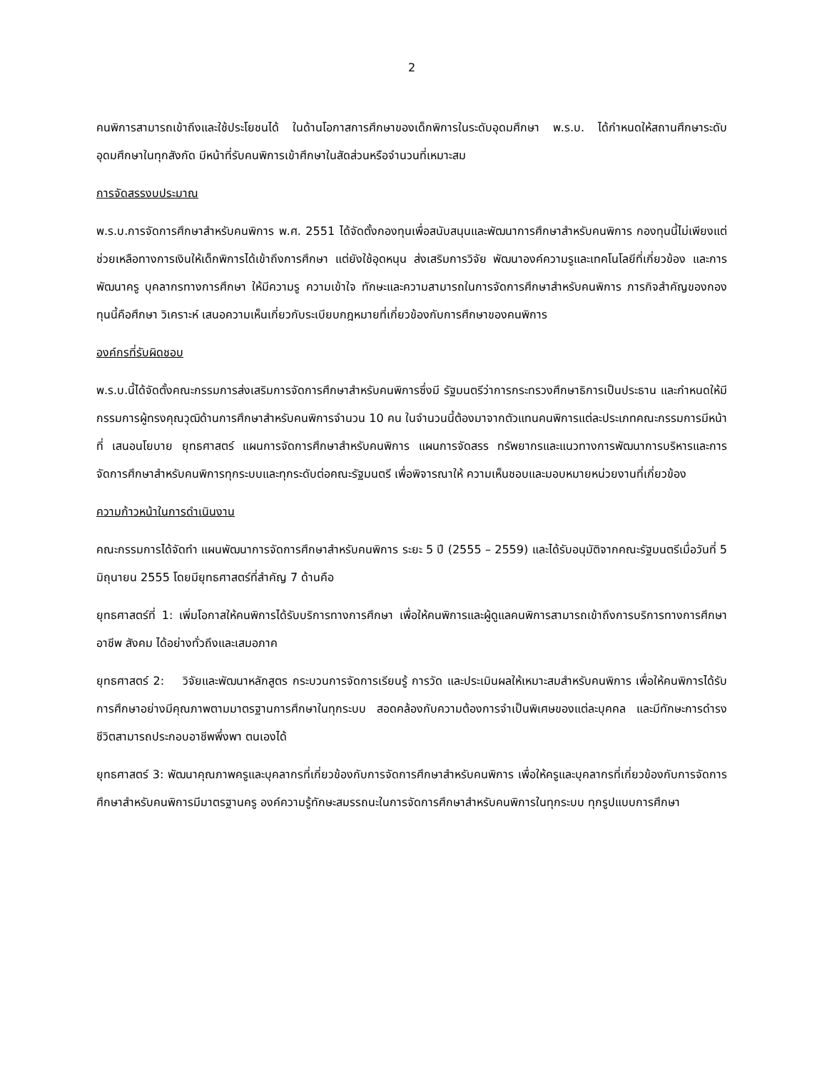2
คนพิการสามารถเข้าถึงและใช้ประโยชนได้ ในด้านโอกาสการศึกษาของเด็กพิการในระดับอุดมศึกษา พ.ร.บ. ได้กำหนดให้สถานศึกษาระดับอุดมศึกษาในทุกสังกัด มีหน้าที่รับคนพิการเข้าศึกษาในสัดส่วนหรือจำนวนที่เหมาะสม
การจัดสรรงบประมาณ
พ.ร.บ.การจัดการศึกษาสำหรับคนพิการ พ.ศ. 2551 ได้จัดตั้งกองทุนเพื่อสนับสนุนและพัฒนาการศึกษาสำหรับคนพิการ กองทุนนี้ไม่เพียงแต่ช่วยเหลือทางการเงินให้เด็กพิการได้เข้าถึงการศึกษา แต่ยังใช้อุดหนุน ส่งเสริมการวิจัย พัฒนาองค์ความรูและเทคโนโลยีที่เกี่ยวข้อง และการพัฒนาครู บุคลากรทางการศึกษา ให้มีความรู ความเข้าใจ ทักษะและความสามารถในการจัดการศึกษาสำหรับคนพิการ ภารกิจสำคัญของกองทุนนี้คือศึกษา วิเคราะห์ เสนอความเห็นเกี่ยวกับระเบียบกฎหมายที่เกี่ยวข้องกับการศึกษาของคนพิการ
องค์กรที่รับผิดชอบ
พ.ร.บ.นี้ได้จัดตั้งคณะกรรมการส่งเสริมการจัดการศึกษาสำหรับคนพิการซึ่งมี รัฐมนตรีว่าการกระทรวงศึกษาธิการเป็นประธาน และกำหนดให้มีกรรมการผู้ทรงคุณวุฒิด้านการศึกษาสำหรับคนพิการจำนวน 10 คน ในจำนวนนี้ต้องมาจากตัวแทนคนพิการแต่ละประเภทคณะกรรมการมีหน้าที่ เสนอนโยบาย ยุทธศาสตร์ แผนการจัดการศึกษาสำหรับคนพิการ แผนการจัดสรร ทรัพยากรและแนวทางการพัฒนาการบริหารและการจัดการศึกษาสำหรับคนพิการทุกระบบและทุกระดับต่อคณะรัฐมนตรี เพื่อพิจารณาให้ ความเห็นชอบและมอบหมายหน่วยงานที่เกี่ยวข้อง
ความก้าวหน้าในการดำเนินงาน
คณะกรรมการได้จัดทำ แผนพัฒนาการจัดการศึกษาสำหรับคนพิการ ระยะ 5 ปี (2555 – 2559) และได้รับอนุมัติจากคณะรัฐมนตรีเมื่อวันที่ 5 มิถุนายน 2555 โดยมียุทธศาสตร์ที่สำคัญ 7 ด้านคือ
ยุทธศาสตร์ที่ 1: เพิ่มโอกาสให้คนพิการได้รับบริการทางการศึกษา เพื่อให้คนพิการและผู้ดูแลคนพิการสามารถเข้าถึงการบริการทางการศึกษา อาชีพ สังคม ได้อย่างทั่วถึงและเสมอภาค
ยุทธศาสตร์ 2: วิจัยและพัฒนาหลักสูตร กระบวนการจัดการเรียนรู้ การวัด และประเมินผลให้เหมาะสมสำหรับคนพิการ เพื่อให้คนพิการได้รับการศึกษาอย่างมีคุณภาพตามมาตรฐานการศึกษาในทุกระบบ สอดคล้องกับความต้องการจำเป็นพิเศษของแต่ละบุคคล และมีทักษะการดำรงชีวิตสามารถประกอบอาชีพพึ่งพา ตนเองได้
ยุทธศาสตร์ 3: พัฒนาคุณภาพครูและบุคลากรที่เกี่ยวข้องกับการจัดการศึกษาสำหรับคนพิการ เพื่อให้ครูและบุคลากรที่เกี่ยวข้องกับการจัดการศึกษาสำหรับคนพิการมีมาตรฐานครู องค์ความรู้ทักษะสมรรถนะในการจัดการศึกษาสำหรับคนพิการในทุกระบบ ทุกรูปแบบการศึกษา